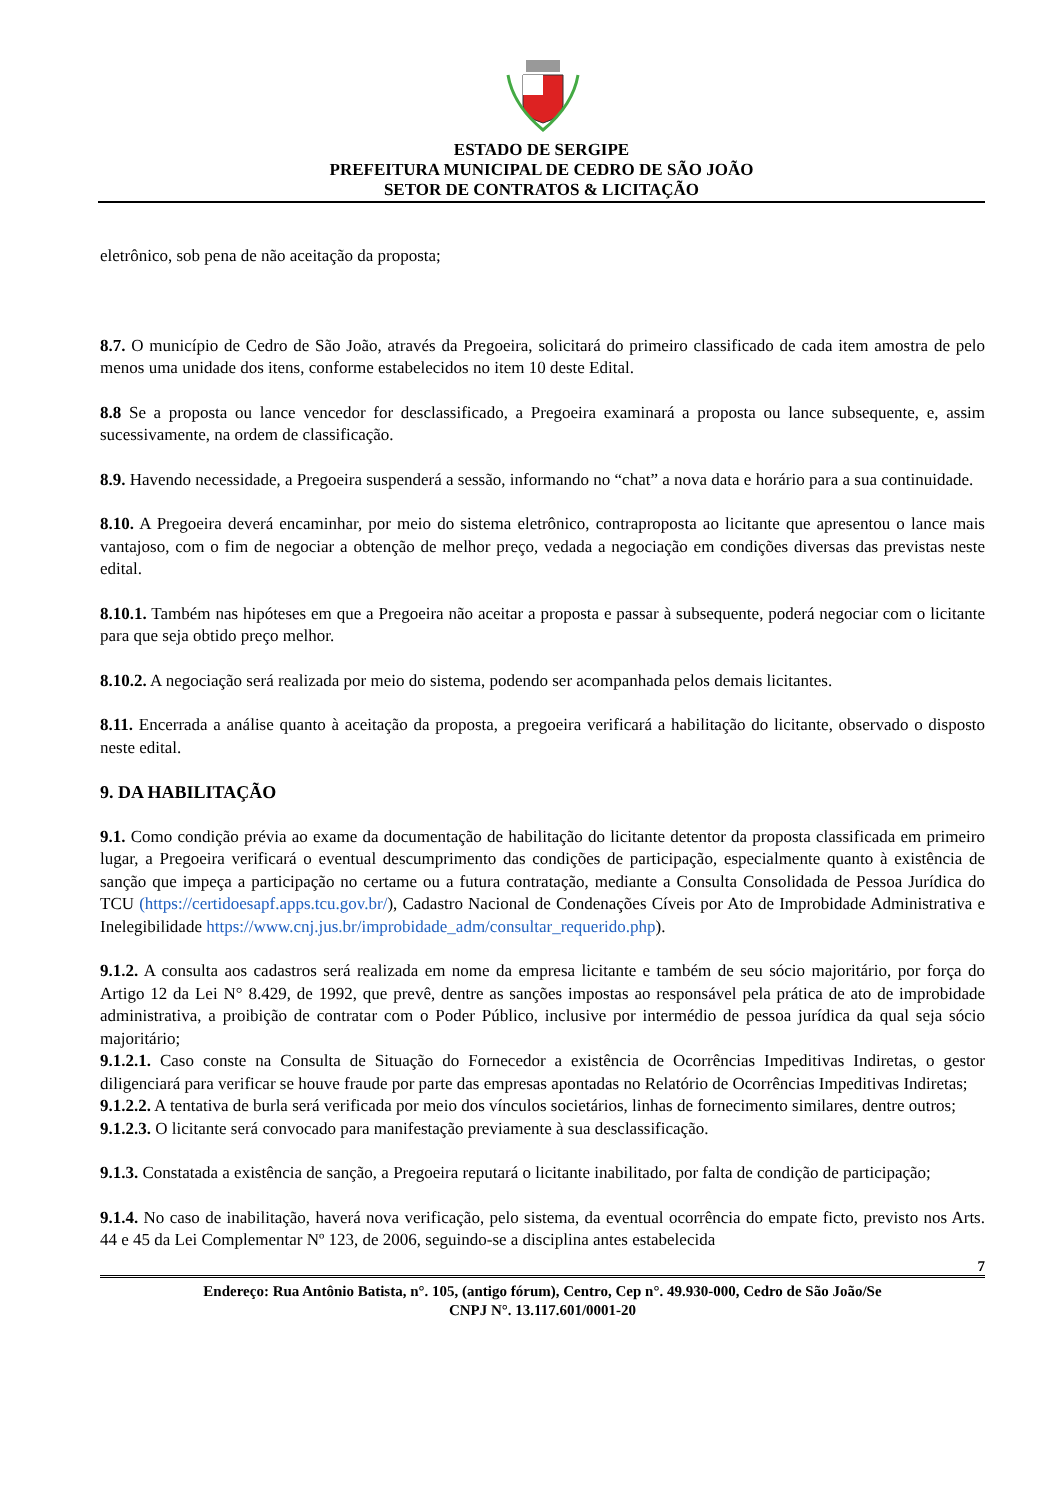ESTADO DE SERGIPE
PREFEITURA MUNICIPAL DE CEDRO DE SÃO JOÃO
SETOR DE CONTRATOS & LICITAÇÃO
eletrônico, sob pena de não aceitação da proposta;
8.7. O município de Cedro de São João, através da Pregoeira, solicitará do primeiro classificado de cada item amostra de pelo menos uma unidade dos itens, conforme estabelecidos no item 10 deste Edital.
8.8 Se a proposta ou lance vencedor for desclassificado, a Pregoeira examinará a proposta ou lance subsequente, e, assim sucessivamente, na ordem de classificação.
8.9. Havendo necessidade, a Pregoeira suspenderá a sessão, informando no “chat” a nova data e horário para a sua continuidade.
8.10. A Pregoeira deverá encaminhar, por meio do sistema eletrônico, contraproposta ao licitante que apresentou o lance mais vantajoso, com o fim de negociar a obtenção de melhor preço, vedada a negociação em condições diversas das previstas neste edital.
8.10.1. Também nas hipóteses em que a Pregoeira não aceitar a proposta e passar à subsequente, poderá negociar com o licitante para que seja obtido preço melhor.
8.10.2. A negociação será realizada por meio do sistema, podendo ser acompanhada pelos demais licitantes.
8.11. Encerrada a análise quanto à aceitação da proposta, a pregoeira verificará a habilitação do licitante, observado o disposto neste edital.
9. DA HABILITAÇÃO
9.1. Como condição prévia ao exame da documentação de habilitação do licitante detentor da proposta classificada em primeiro lugar, a Pregoeira verificará o eventual descumprimento das condições de participação, especialmente quanto à existência de sanção que impeça a participação no certame ou a futura contratação, mediante a Consulta Consolidada de Pessoa Jurídica do TCU (https://certidoesapf.apps.tcu.gov.br/), Cadastro Nacional de Condenações Cíveis por Ato de Improbidade Administrativa e Inelegibilidade https://www.cnj.jus.br/improbidade_adm/consultar_requerido.php).
9.1.2. A consulta aos cadastros será realizada em nome da empresa licitante e também de seu sócio majoritário, por força do Artigo 12 da Lei N° 8.429, de 1992, que prevê, dentre as sanções impostas ao responsável pela prática de ato de improbidade administrativa, a proibição de contratar com o Poder Público, inclusive por intermédio de pessoa jurídica da qual seja sócio majoritário;
9.1.2.1. Caso conste na Consulta de Situação do Fornecedor a existência de Ocorrências Impeditivas Indiretas, o gestor diligenciará para verificar se houve fraude por parte das empresas apontadas no Relatório de Ocorrências Impeditivas Indiretas;
9.1.2.2. A tentativa de burla será verificada por meio dos vínculos societários, linhas de fornecimento similares, dentre outros;
9.1.2.3. O licitante será convocado para manifestação previamente à sua desclassificação.
9.1.3. Constatada a existência de sanção, a Pregoeira reputará o licitante inabilitado, por falta de condição de participação;
9.1.4. No caso de inabilitação, haverá nova verificação, pelo sistema, da eventual ocorrência do empate ficto, previsto nos Arts. 44 e 45 da Lei Complementar Nº 123, de 2006, seguindo-se a disciplina antes estabelecida
7
Endereço: Rua Antônio Batista, n°. 105, (antigo fórum), Centro, Cep n°. 49.930-000, Cedro de São João/Se
CNPJ N°. 13.117.601/0001-20